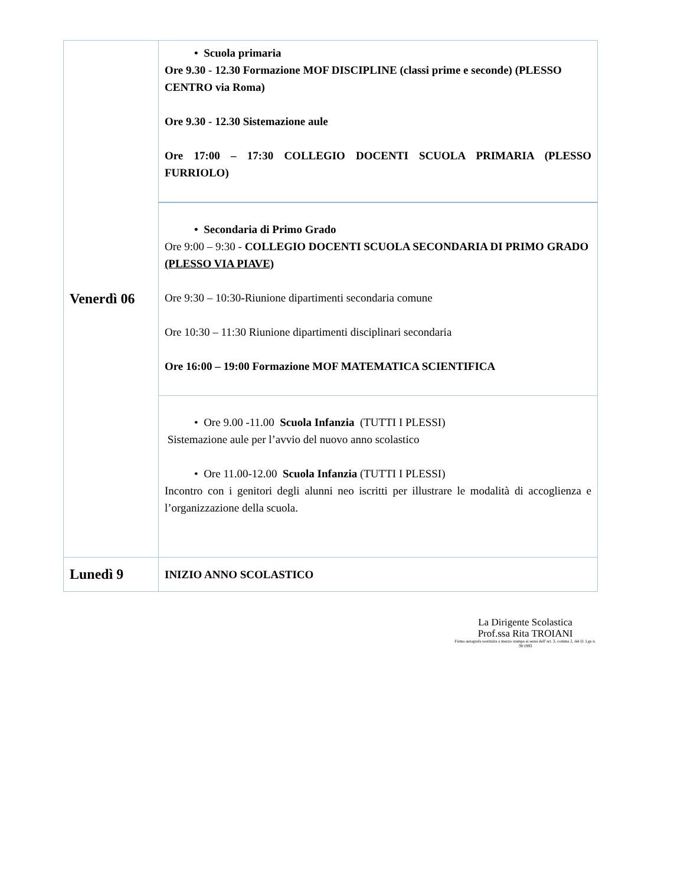| Venerdì 06 | • Scuola primaria Ore 9.30 - 12.30 Formazione MOF DISCIPLINE (classi prime e seconde) (PLESSO CENTRO via Roma) Ore 9.30 - 12.30 Sistemazione aule Ore 17:00 – 17:30 COLLEGIO DOCENTI SCUOLA PRIMARIA (PLESSO FURRIOLO) |
| | • Secondaria di Primo Grado Ore 9:00 – 9:30 - COLLEGIO DOCENTI SCUOLA SECONDARIA DI PRIMO GRADO (PLESSO VIA PIAVE) Ore 9:30 – 10:30 - Riunione dipartimenti secondaria comune Ore 10:30 – 11:30 Riunione dipartimenti disciplinari secondaria Ore 16:00 – 19:00 Formazione MOF MATEMATICA SCIENTIFICA |
| | • Ore 9.00 -11.00 Scuola Infanzia (TUTTI I PLESSI) Sistemazione aule per l’avvio del nuovo anno scolastico • Ore 11.00-12.00 Scuola Infanzia (TUTTI I PLESSI) Incontro con i genitori degli alunni neo iscritti per illustrare le modalità di accoglienza e l’organizzazione della scuola. |
| Lunedì 9 | INIZIO ANNO SCOLASTICO |
La Dirigente Scolastica
Prof.ssa Rita TROIANI
Firma autografa sostituita a mezzo stampa ai sensi dell’art. 3, comma 2, del D. Lgs n. 39/1993